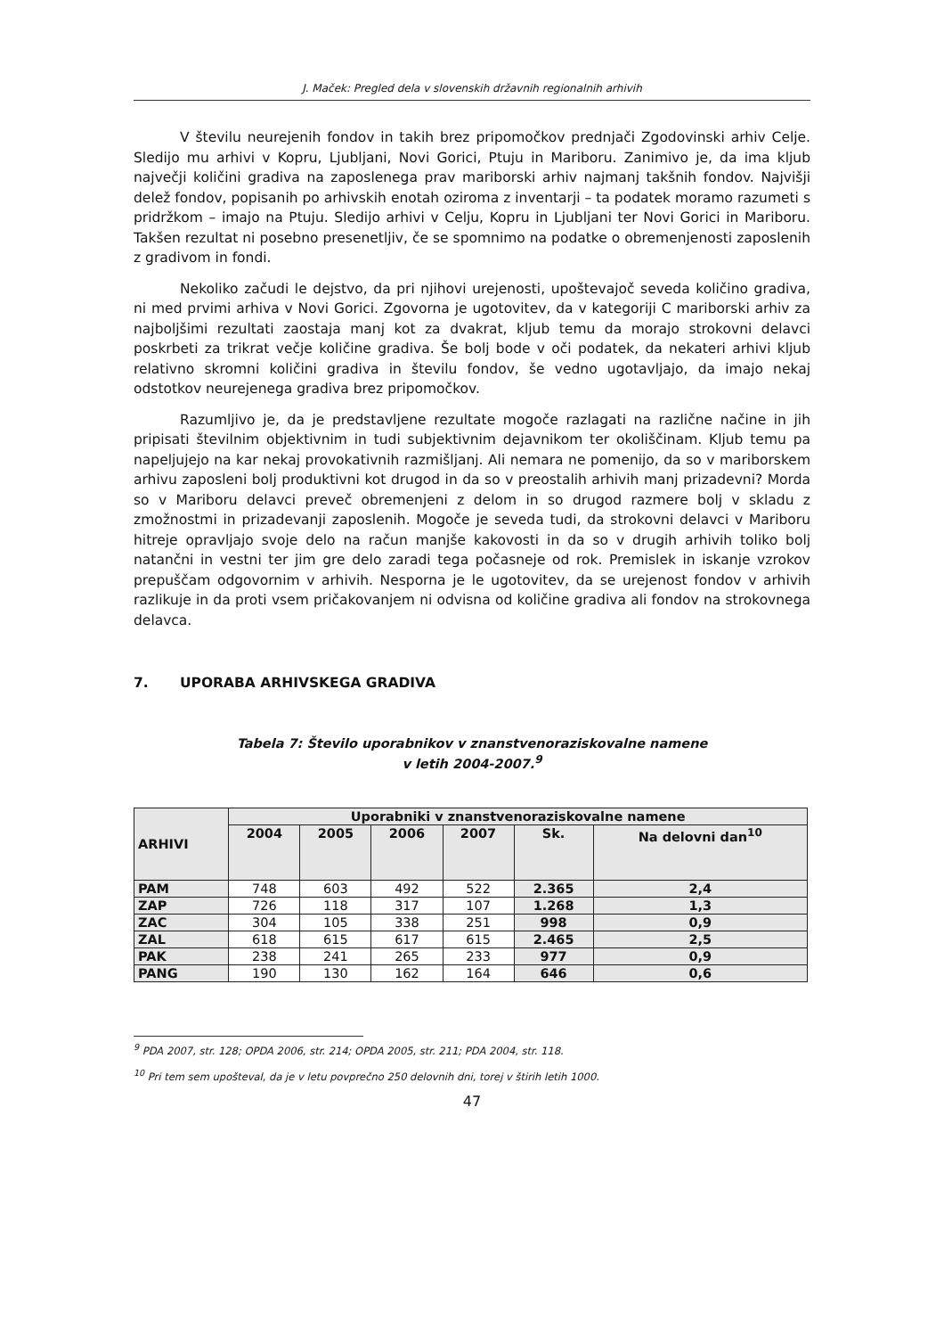J. Maček: Pregled dela v slovenskih državnih regionalnih arhivih
V številu neurejenih fondov in takih brez pripomočkov prednjači Zgodovinski arhiv Celje. Sledijo mu arhivi v Kopru, Ljubljani, Novi Gorici, Ptuju in Mariboru. Zanimivo je, da ima kljub največji količini gradiva na zaposlenega prav mariborski arhiv najmanj takšnih fondov. Najvišji delež fondov, popisanih po arhivskih enotah oziroma z inventarji – ta podatek moramo razumeti s pridržkom – imajo na Ptuju. Sledijo arhivi v Celju, Kopru in Ljubljani ter Novi Gorici in Mariboru. Takšen rezultat ni posebno presenetljiv, če se spomnimo na podatke o obremenjenosti zaposlenih z gradivom in fondi.
Nekoliko začudi le dejstvo, da pri njihovi urejenosti, upoštevajoč seveda količino gradiva, ni med prvimi arhiva v Novi Gorici. Zgovorna je ugotovitev, da v kategoriji C mariborski arhiv za najboljšimi rezultati zaostaja manj kot za dvakrat, kljub temu da morajo strokovni delavci poskrbeti za trikrat večje količine gradiva. Še bolj bode v oči podatek, da nekateri arhivi kljub relativno skromni količini gradiva in številu fondov, še vedno ugotavljajo, da imajo nekaj odstotkov neurejenega gradiva brez pripomočkov.
Razumljivo je, da je predstavljene rezultate mogoče razlagati na različne načine in jih pripisati številnim objektivnim in tudi subjektivnim dejavnikom ter okoliščinam. Kljub temu pa napeljujejo na kar nekaj provokativnih razmišljanj. Ali nemara ne pomenijo, da so v mariborskem arhivu zaposleni bolj produktivni kot drugod in da so v preostalih arhivih manj prizadevni? Morda so v Mariboru delavci preveč obremenjeni z delom in so drugod razmere bolj v skladu z zmožnostmi in prizadevanji zaposlenih. Mogoče je seveda tudi, da strokovni delavci v Mariboru hitreje opravljajo svoje delo na račun manjše kakovosti in da so v drugih arhivih toliko bolj natančni in vestni ter jim gre delo zaradi tega počasneje od rok. Premislek in iskanje vzrokov prepuščam odgovornim v arhivih. Nesporna je le ugotovitev, da se urejenost fondov v arhivih razlikuje in da proti vsem pričakovanjem ni odvisna od količine gradiva ali fondov na strokovnega delavca.
7. UPORABA ARHIVSKEGA GRADIVA
Tabela 7: Število uporabnikov v znanstvenoraziskovalne namene
v letih 2004-2007.<sup>9</sup>
| ARHIVI | Uporabniki v znanstvenoraziskovalne namene | | | | | |
| --- | --- | --- | --- | --- | --- | --- |
| | 2004 | 2005 | 2006 | 2007 | Sk. | Na delovni dan<sup>10</sup> |
| PAM | 748 | 603 | 492 | 522 | 2.365 | 2,4 |
| ZAP | 726 | 118 | 317 | 107 | 1.268 | 1,3 |
| ZAC | 304 | 105 | 338 | 251 | 998 | 0,9 |
| ZAL | 618 | 615 | 617 | 615 | 2.465 | 2,5 |
| PAK | 238 | 241 | 265 | 233 | 977 | 0,9 |
| PANG | 190 | 130 | 162 | 164 | 646 | 0,6 |
<sup>9</sup> PDA 2007, str. 128; OPDA 2006, str. 214; OPDA 2005, str. 211; PDA 2004, str. 118.
<sup>10</sup> Pri tem sem upošteval, da je v letu povprečno 250 delovnih dni, torej v štirih letih 1000.
47